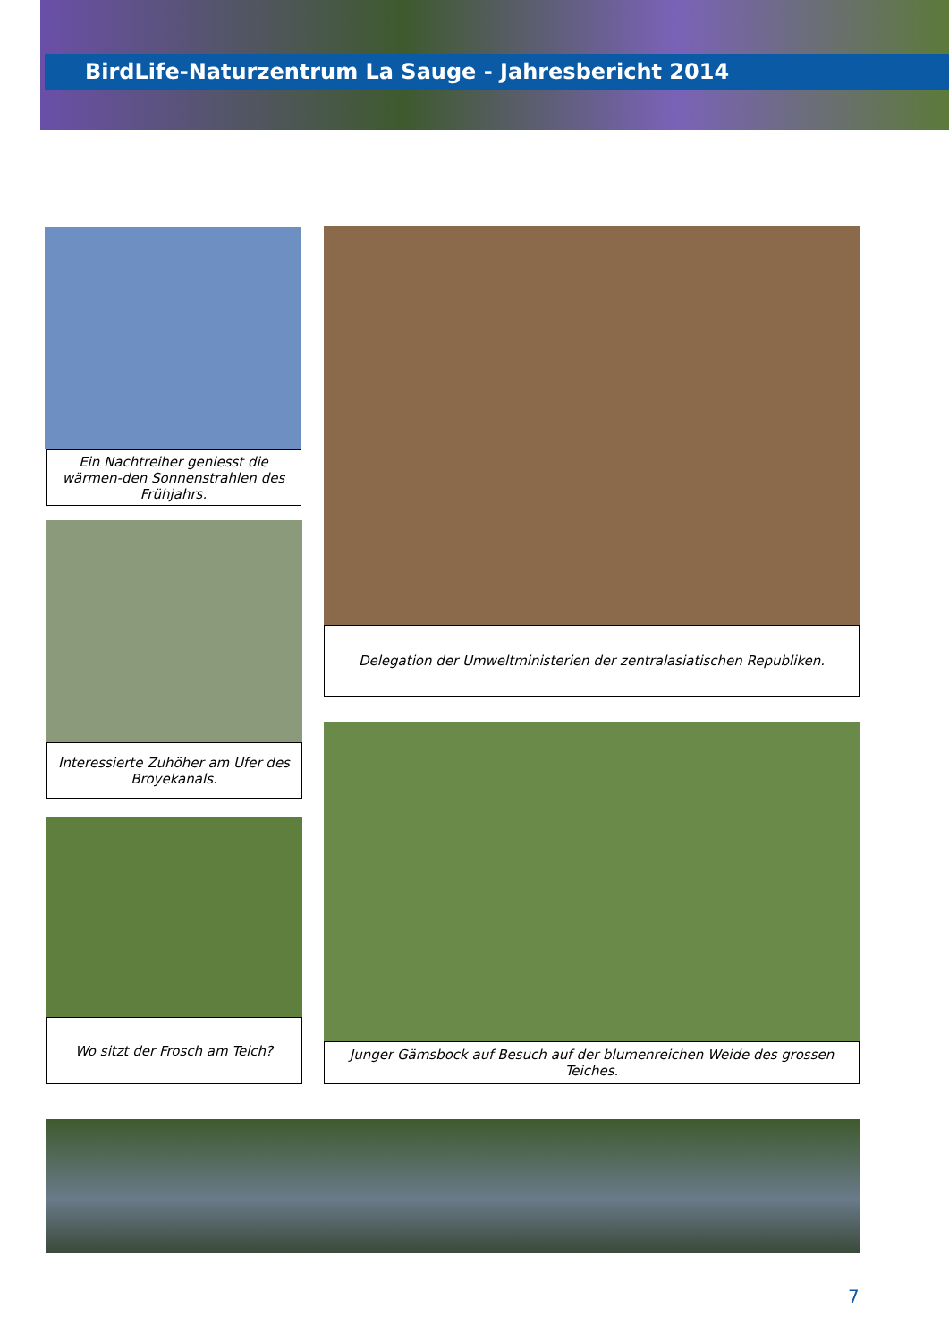BirdLife-Naturzentrum La Sauge - Jahresbericht 2014
Ein Nachtreiher geniesst die wärmen-den Sonnenstrahlen des Frühjahrs.
Interessierte Zuhöher am Ufer des Broyekanals.
Wo sitzt der Frosch am Teich?
Delegation der Umweltministerien der zentralasiatischen Republiken.
Junger Gämsbock auf Besuch auf der blumenreichen Weide des grossen Teiches.
7